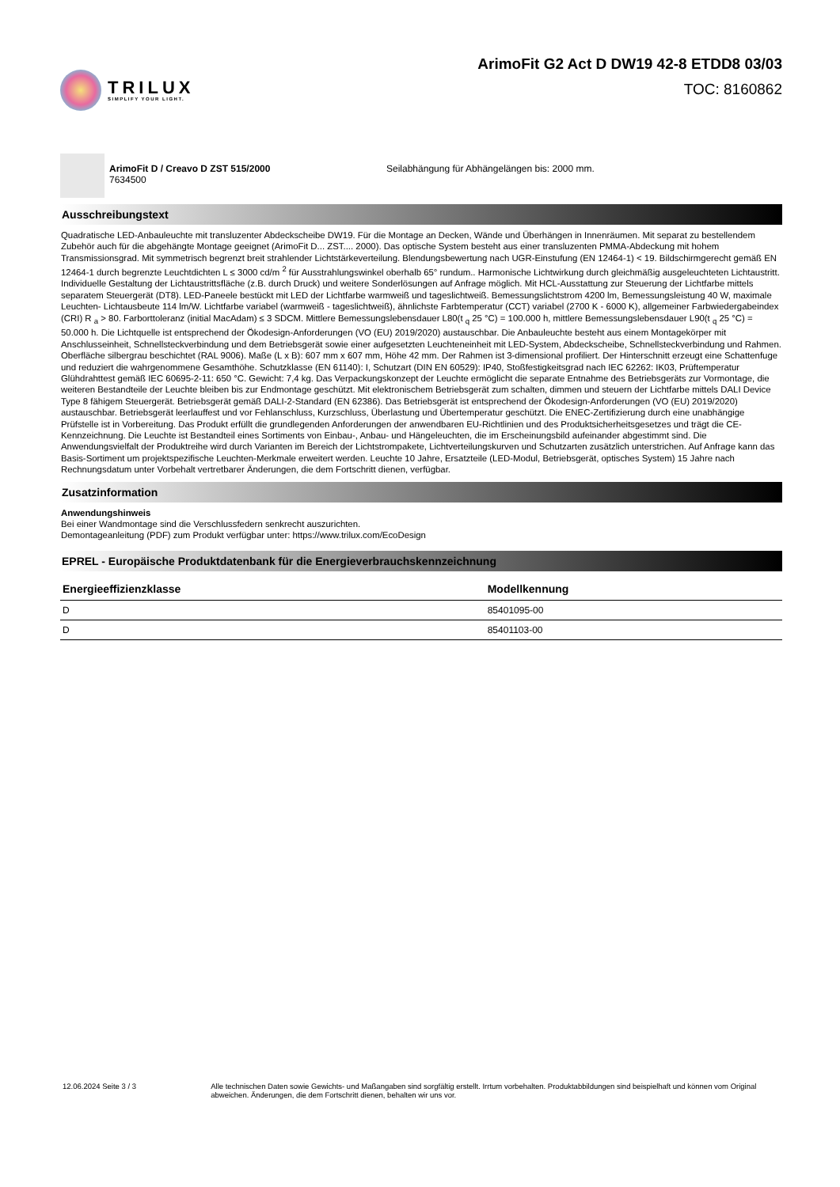TRILUX
SIMPLIFY YOUR LIGHT.
ArimoFit G2 Act D DW19 42-8 ETDD8 03/03
TOC: 8160862
ArimoFit D / Creavo D ZST 515/2000
7634500
Seilabhängung für Abhängelängen bis: 2000 mm.
Ausschreibungstext
Quadratische LED-Anbauleuchte mit transluzenter Abdeckscheibe DW19. Für die Montage an Decken, Wände und Überhängen in Innenräumen. Mit separat zu bestellendem Zubehör auch für die abgehängte Montage geeignet (ArimoFit D... ZST.... 2000). Das optische System besteht aus einer transluzenten PMMA-Abdeckung mit hohem Transmissionsgrad. Mit symmetrisch begrenzt breit strahlender Lichtstärkeverteilung. Blendungsbewertung nach UGR-Einstufung (EN 12464-1) < 19. Bildschirmgerecht gemäß EN 12464-1 durch begrenzte Leuchtdichten L ≤ 3000 cd/m <sup>2</sup> für Ausstrahlungswinkel oberhalb 65° rundum.. Harmonische Lichtwirkung durch gleichmäßig ausgeleuchteten Lichtaustritt. Individuelle Gestaltung der Lichtaustrittsfläche (z.B. durch Druck) und weitere Sonderlösungen auf Anfrage möglich. Mit HCL-Ausstattung zur Steuerung der Lichtfarbe mittels separatem Steuergerät (DT8). LED-Paneele bestückt mit LED der Lichtfarbe warmweiß und tageslichtweiß. Bemessungslichtstrom 4200 lm, Bemessungsleistung 40 W, maximale Leuchten- Lichtausbeute 114 lm/W. Lichtfarbe variabel (warmweiß - tageslichtweiß), ähnlichste Farbtemperatur (CCT) variabel (2700 K - 6000 K), allgemeiner Farbwiedergabeindex (CRI) R <sub>a</sub> > 80. Farborttoleranz (initial MacAdam) ≤ 3 SDCM. Mittlere Bemessungslebensdauer L80(t <sub>q</sub> 25 °C) = 100.000 h, mittlere Bemessungslebensdauer L90(t <sub>q</sub> 25 °C) = 50.000 h. Die Lichtquelle ist entsprechend der Ökodesign-Anforderungen (VO (EU) 2019/2020) austauschbar. Die Anbauleuchte besteht aus einem Montagekörper mit Anschlusseinheit, Schnellsteckverbindung und dem Betriebsgerät sowie einer aufgesetzten Leuchteneinheit mit LED-System, Abdeckscheibe, Schnellsteckverbindung und Rahmen. Oberfläche silbergrau beschichtet (RAL 9006). Maße (L x B): 607 mm x 607 mm, Höhe 42 mm. Der Rahmen ist 3-dimensional profiliert. Der Hinterschnitt erzeugt eine Schattenfuge und reduziert die wahrgenommene Gesamthöhe. Schutzklasse (EN 61140): I, Schutzart (DIN EN 60529): IP40, Stoßfestigkeitsgrad nach IEC 62262: IK03, Prüftemperatur Glühdrahttest gemäß IEC 60695-2-11: 650 °C. Gewicht: 7,4 kg. Das Verpackungskonzept der Leuchte ermöglicht die separate Entnahme des Betriebsgeräts zur Vormontage, die weiteren Bestandteile der Leuchte bleiben bis zur Endmontage geschützt. Mit elektronischem Betriebsgerät zum schalten, dimmen und steuern der Lichtfarbe mittels DALI Device Type 8 fähigem Steuergerät. Betriebsgerät gemäß DALI-2-Standard (EN 62386). Das Betriebsgerät ist entsprechend der Ökodesign-Anforderungen (VO (EU) 2019/2020) austauschbar. Betriebsgerät leerlauffest und vor Fehlanschluss, Kurzschluss, Überlastung und Übertemperatur geschützt. Die ENEC-Zertifizierung durch eine unabhängige Prüfstelle ist in Vorbereitung. Das Produkt erfüllt die grundlegenden Anforderungen der anwendbaren EU-Richtlinien und des Produktsicherheitsgesetzes und trägt die CE-Kennzeichnung. Die Leuchte ist Bestandteil eines Sortiments von Einbau-, Anbau- und Hängeleuchten, die im Erscheinungsbild aufeinander abgestimmt sind. Die Anwendungsvielfalt der Produktreihe wird durch Varianten im Bereich der Lichtstrompakete, Lichtverteilungskurven und Schutzarten zusätzlich unterstrichen. Auf Anfrage kann das Basis-Sortiment um projektspezifische Leuchten-Merkmale erweitert werden. Leuchte 10 Jahre, Ersatzteile (LED-Modul, Betriebsgerät, optisches System) 15 Jahre nach Rechnungsdatum unter Vorbehalt vertretbarer Änderungen, die dem Fortschritt dienen, verfügbar.
Zusatzinformation
Anwendungshinweis
Bei einer Wandmontage sind die Verschlussfedern senkrecht auszurichten.
Demontageanleitung (PDF) zum Produkt verfügbar unter: https://www.trilux.com/EcoDesign
EPREL - Europäische Produktdatenbank für die Energieverbrauchskennzeichnung
| Energieeffizienzklasse | Modellkennung |
| --- | --- |
| D | 85401095-00 |
| D | 85401103-00 |
12.06.2024 Seite 3 / 3 Alle technischen Daten sowie Gewichts- und Maßangaben sind sorgfältig erstellt. Irrtum vorbehalten. Produktabbildungen sind beispielhaft und können vom Original abweichen. Änderungen, die dem Fortschritt dienen, behalten wir uns vor.